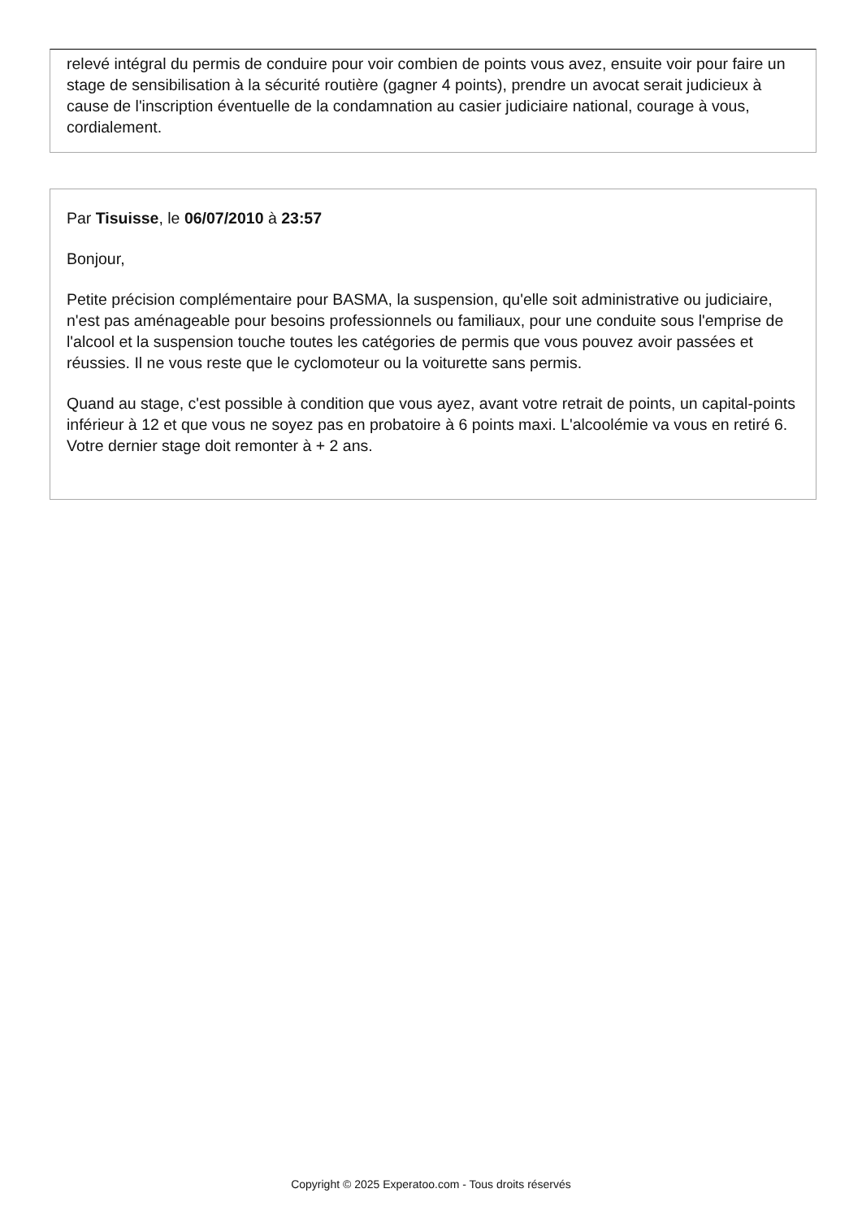relevé intégral du permis de conduire pour voir combien de points vous avez, ensuite voir pour faire un stage de sensibilisation à la sécurité routière (gagner 4 points), prendre un avocat serait judicieux à cause de l'inscription éventuelle de la condamnation au casier judiciaire national, courage à vous, cordialement.
Par Tisuisse, le 06/07/2010 à 23:57
Bonjour,
Petite précision complémentaire pour BASMA, la suspension, qu'elle soit administrative ou judiciaire, n'est pas aménageable pour besoins professionnels ou familiaux, pour une conduite sous l'emprise de l'alcool et la suspension touche toutes les catégories de permis que vous pouvez avoir passées et réussies. Il ne vous reste que le cyclomoteur ou la voiturette sans permis.
Quand au stage, c'est possible à condition que vous ayez, avant votre retrait de points, un capital-points inférieur à 12 et que vous ne soyez pas en probatoire à 6 points maxi. L'alcoolémie va vous en retiré 6. Votre dernier stage doit remonter à + 2 ans.
Copyright © 2025 Experatoo.com - Tous droits réservés